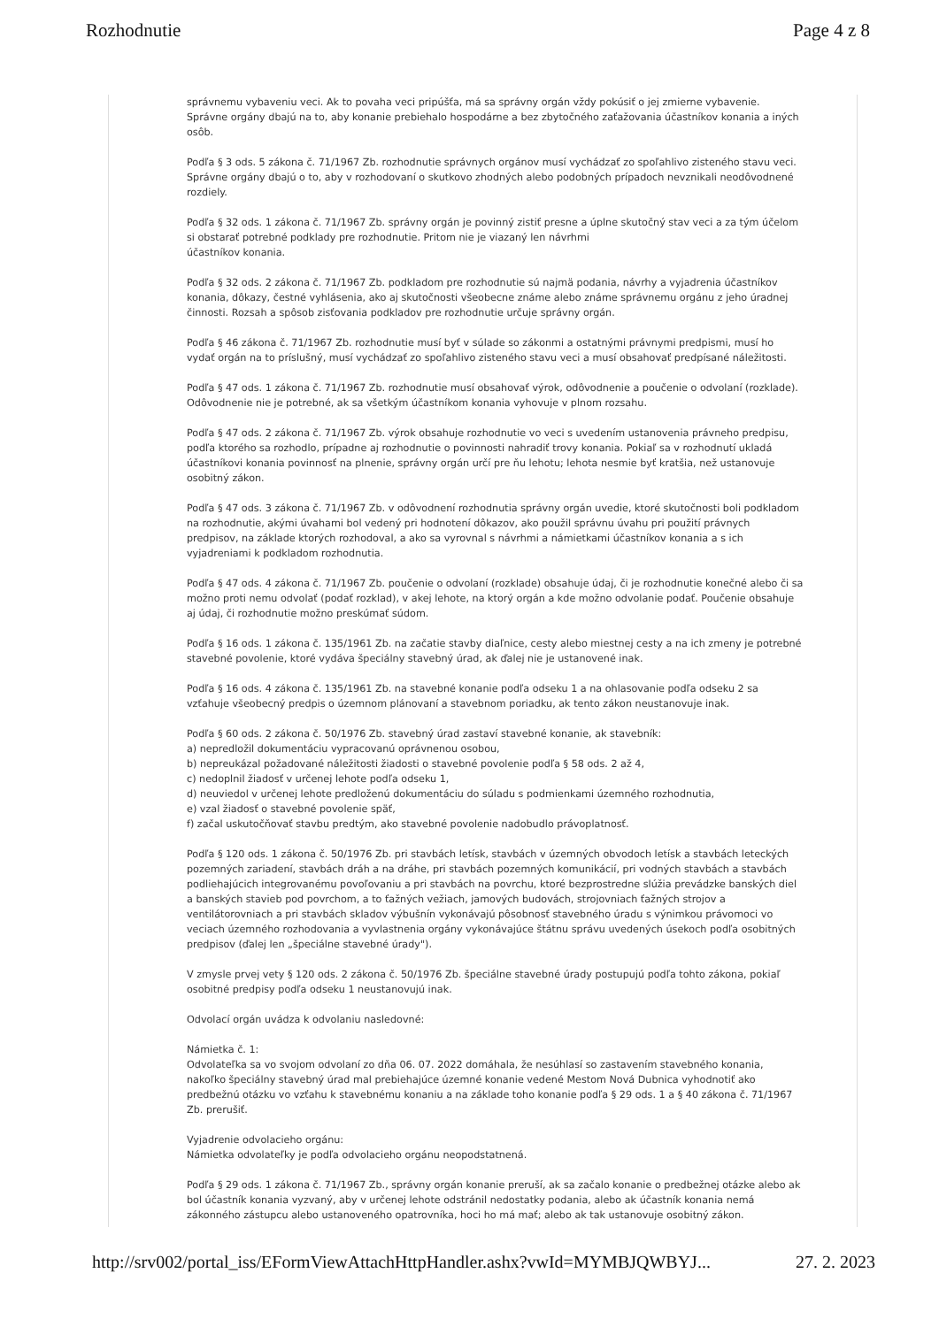Rozhodnutie Page 4 z 8
správnemu vybaveniu veci. Ak to povaha veci pripúšťa, má sa správny orgán vždy pokúsiť o jej zmierne vybavenie. Správne orgány dbajú na to, aby konanie prebiehalo hospodárne a bez zbytočného zaťažovania účastníkov konania a iných osôb.
Podľa § 3 ods. 5 zákona č. 71/1967 Zb. rozhodnutie správnych orgánov musí vychádzať zo spoľahlivo zisteného stavu veci. Správne orgány dbajú o to, aby v rozhodovaní o skutkovo zhodných alebo podobných prípadoch nevznikali neodôvodnené rozdiely.
Podľa § 32 ods. 1 zákona č. 71/1967 Zb. správny orgán je povinný zistiť presne a úplne skutočný stav veci a za tým účelom si obstarať potrebné podklady pre rozhodnutie. Pritom nie je viazaný len návrhmi
účastníkov konania.
Podľa § 32 ods. 2 zákona č. 71/1967 Zb. podkladom pre rozhodnutie sú najmä podania, návrhy a vyjadrenia účastníkov konania, dôkazy, čestné vyhlásenia, ako aj skutočnosti všeobecne známe alebo známe správnemu orgánu z jeho úradnej činnosti. Rozsah a spôsob zisťovania podkladov pre rozhodnutie určuje správny orgán.
Podľa § 46 zákona č. 71/1967 Zb. rozhodnutie musí byť v súlade so zákonmi a ostatnými právnymi predpismi, musí ho vydať orgán na to príslušný, musí vychádzať zo spoľahlivo zisteného stavu veci a musí obsahovať predpísané náležitosti.
Podľa § 47 ods. 1 zákona č. 71/1967 Zb. rozhodnutie musí obsahovať výrok, odôvodnenie a poučenie o odvolaní (rozklade). Odôvodnenie nie je potrebné, ak sa všetkým účastníkom konania vyhovuje v plnom rozsahu.
Podľa § 47 ods. 2 zákona č. 71/1967 Zb. výrok obsahuje rozhodnutie vo veci s uvedením ustanovenia právneho predpisu, podľa ktorého sa rozhodlo, prípadne aj rozhodnutie o povinnosti nahradiť trovy konania. Pokiaľ sa v rozhodnutí ukladá účastníkovi konania povinnosť na plnenie, správny orgán určí pre ňu lehotu; lehota nesmie byť kratšia, než ustanovuje osobitný zákon.
Podľa § 47 ods. 3 zákona č. 71/1967 Zb. v odôvodnení rozhodnutia správny orgán uvedie, ktoré skutočnosti boli podkladom na rozhodnutie, akými úvahami bol vedený pri hodnotení dôkazov, ako použil správnu úvahu pri použití právnych predpisov, na základe ktorých rozhodoval, a ako sa vyrovnal s návrhmi a námietkami účastníkov konania a s ich vyjadreniami k podkladom rozhodnutia.
Podľa § 47 ods. 4 zákona č. 71/1967 Zb. poučenie o odvolaní (rozklade) obsahuje údaj, či je rozhodnutie konečné alebo či sa možno proti nemu odvolať (podať rozklad), v akej lehote, na ktorý orgán a kde možno odvolanie podať. Poučenie obsahuje aj údaj, či rozhodnutie možno preskúmať súdom.
Podľa § 16 ods. 1 zákona č. 135/1961 Zb. na začatie stavby diaľnice, cesty alebo miestnej cesty a na ich zmeny je potrebné stavebné povolenie, ktoré vydáva špeciálny stavebný úrad, ak ďalej nie je ustanovené inak.
Podľa § 16 ods. 4 zákona č. 135/1961 Zb. na stavebné konanie podľa odseku 1 a na ohlasovanie podľa odseku 2 sa vzťahuje všeobecný predpis o územnom plánovaní a stavebnom poriadku, ak tento zákon neustanovuje inak.
Podľa § 60 ods. 2 zákona č. 50/1976 Zb. stavebný úrad zastaví stavebné konanie, ak stavebník:
a) nepredložil dokumentáciu vypracovanú oprávnenou osobou,
b) nepreukázal požadované náležitosti žiadosti o stavebné povolenie podľa § 58 ods. 2 až 4,
c) nedoplnil žiadosť v určenej lehote podľa odseku 1,
d) neuviedol v určenej lehote predloženú dokumentáciu do súladu s podmienkami územného rozhodnutia,
e) vzal žiadosť o stavebné povolenie späť,
f) začal uskutočňovať stavbu predtým, ako stavebné povolenie nadobudlo právoplatnosť.
Podľa § 120 ods. 1 zákona č. 50/1976 Zb. pri stavbách letísk, stavbách v územných obvodoch letísk a stavbách leteckých pozemných zariadení, stavbách dráh a na dráhe, pri stavbách pozemných komunikácií, pri vodných stavbách a stavbách podliehajúcich integrovanému povoľovaniu a pri stavbách na povrchu, ktoré bezprostredne slúžia prevádzke banských diel a banských stavieb pod povrchom, a to ťažných vežiach, jamových budovách, strojovniach ťažných strojov a ventilátorovniach a pri stavbách skladov výbušnín vykonávajú pôsobnosť stavebného úradu s výnimkou právomoci vo veciach územného rozhodovania a vyvlastnenia orgány vykonávajúce štátnu správu uvedených úsekoch podľa osobitných predpisov (ďalej len „špeciálne stavebné úrady").
V zmysle prvej vety § 120 ods. 2 zákona č. 50/1976 Zb. špeciálne stavebné úrady postupujú podľa tohto zákona, pokiaľ osobitné predpisy podľa odseku 1 neustanovujú inak.
Odvolací orgán uvádza k odvolaniu nasledovné:
Námietka č. 1:
Odvolateľka sa vo svojom odvolaní zo dňa 06. 07. 2022 domáhala, že nesúhlasí so zastavením stavebného konania, nakoľko špeciálny stavebný úrad mal prebiehajúce územné konanie vedené Mestom Nová Dubnica vyhodnotiť ako predbežnú otázku vo vzťahu k stavebnému konaniu a na základe toho konanie podľa § 29 ods. 1 a § 40 zákona č. 71/1967 Zb. prerušiť.
Vyjadrenie odvolacieho orgánu:
Námietka odvolateľky je podľa odvolacieho orgánu neopodstatnená.
Podľa § 29 ods. 1 zákona č. 71/1967 Zb., správny orgán konanie preruší, ak sa začalo konanie o predbežnej otázke alebo ak bol účastník konania vyzvaný, aby v určenej lehote odstránil nedostatky podania, alebo ak účastník konania nemá zákonného zástupcu alebo ustanoveného opatrovníka, hoci ho má mať; alebo ak tak ustanovuje osobitný zákon.
http://srv002/portal_iss/EFormViewAttachHttpHandler.ashx?vwId=MYMBJQWBYJ... 27. 2. 2023